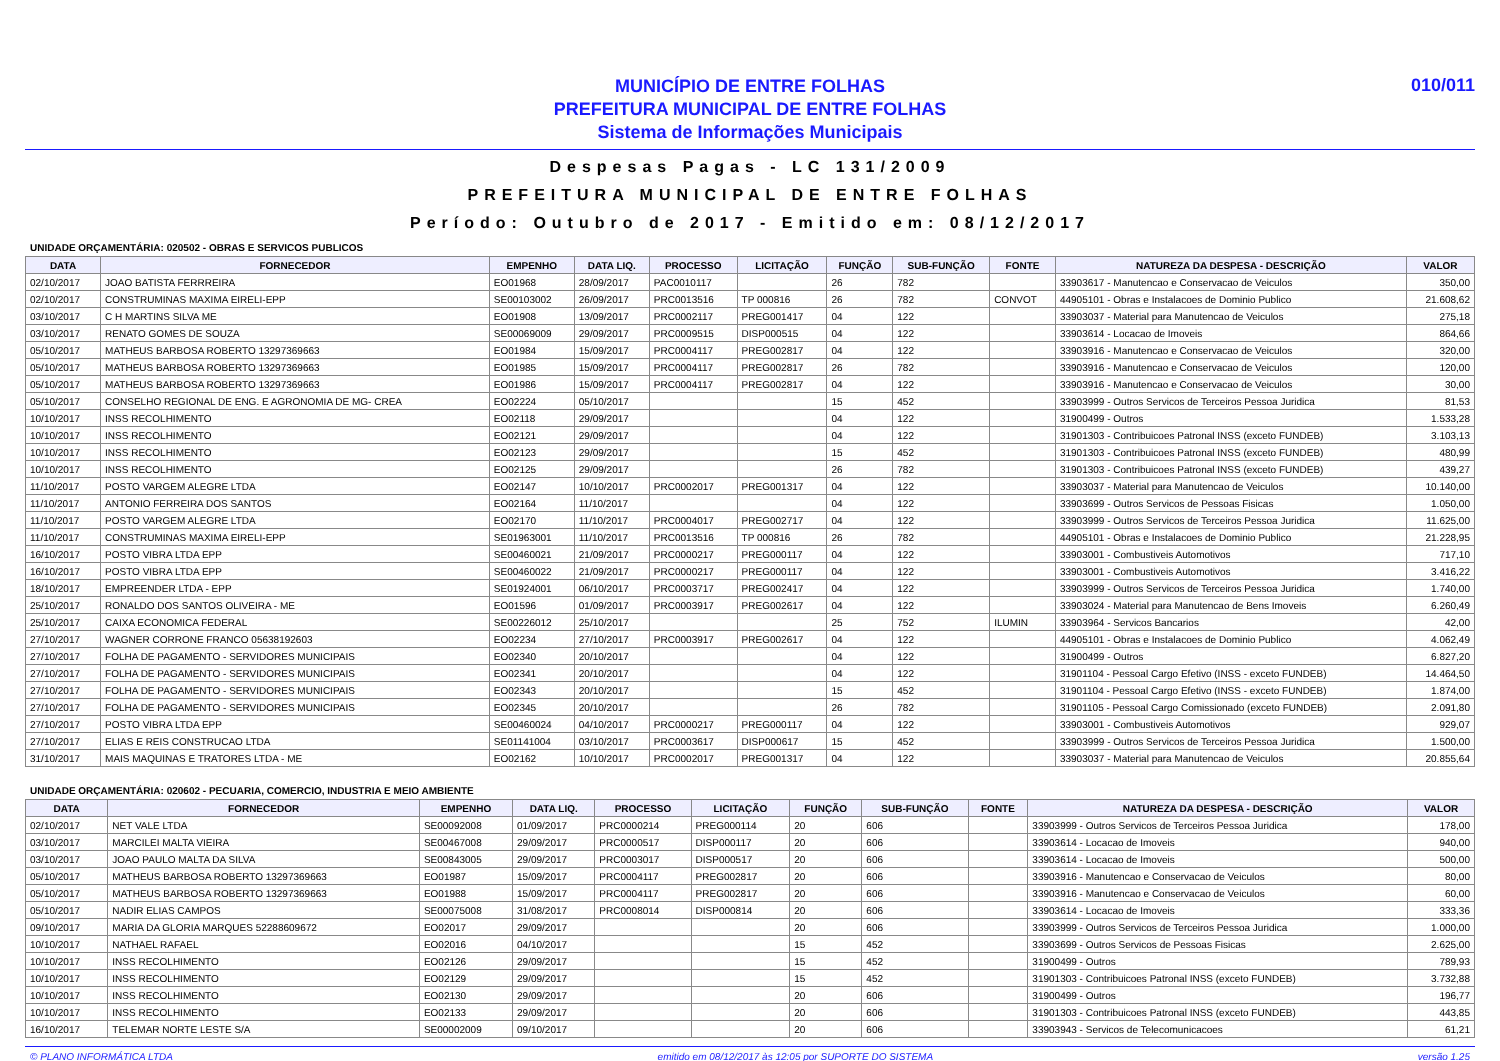MUNICÍPIO DE ENTRE FOLHAS
PREFEITURA MUNICIPAL DE ENTRE FOLHAS
Sistema de Informações Municipais
010/011
Despesas Pagas - LC 131/2009
PREFEITURA MUNICIPAL DE ENTRE FOLHAS
Período: Outubro de 2017 - Emitido em: 08/12/2017
UNIDADE ORÇAMENTÁRIA: 020502 - OBRAS E SERVICOS PUBLICOS
| DATA | FORNECEDOR | EMPENHO | DATA LIQ. | PROCESSO | LICITAÇÃO | FUNÇÃO | SUB-FUNÇÃO | FONTE | NATUREZA DA DESPESA - DESCRIÇÃO | VALOR |
| --- | --- | --- | --- | --- | --- | --- | --- | --- | --- | --- |
| 02/10/2017 | JOAO BATISTA FERRREIRA | EO01968 | 28/09/2017 | PAC0010117 | | 26 | 782 | | 33903617 - Manutencao e Conservacao de Veiculos | 350,00 |
| 02/10/2017 | CONSTRUMINAS MAXIMA EIRELI-EPP | SE00103002 | 26/09/2017 | PRC0013516 | TP 000816 | 26 | 782 | CONVOT | 44905101 - Obras e Instalacoes de Dominio Publico | 21.608,62 |
| 03/10/2017 | C H MARTINS SILVA ME | EO01908 | 13/09/2017 | PRC0002117 | PREG001417 | 04 | 122 | | 33903037 - Material para Manutencao de Veiculos | 275,18 |
| 03/10/2017 | RENATO GOMES DE SOUZA | SE00069009 | 29/09/2017 | PRC0009515 | DISP000515 | 04 | 122 | | 33903614 - Locacao de Imoveis | 864,66 |
| 05/10/2017 | MATHEUS BARBOSA ROBERTO 13297369663 | EO01984 | 15/09/2017 | PRC0004117 | PREG002817 | 04 | 122 | | 33903916 - Manutencao e Conservacao de Veiculos | 320,00 |
| 05/10/2017 | MATHEUS BARBOSA ROBERTO 13297369663 | EO01985 | 15/09/2017 | PRC0004117 | PREG002817 | 26 | 782 | | 33903916 - Manutencao e Conservacao de Veiculos | 120,00 |
| 05/10/2017 | MATHEUS BARBOSA ROBERTO 13297369663 | EO01986 | 15/09/2017 | PRC0004117 | PREG002817 | 04 | 122 | | 33903916 - Manutencao e Conservacao de Veiculos | 30,00 |
| 05/10/2017 | CONSELHO REGIONAL DE ENG. E AGRONOMIA DE MG- CREA | EO02224 | 05/10/2017 | | | 15 | 452 | | 33903999 - Outros Servicos de Terceiros Pessoa Juridica | 81,53 |
| 10/10/2017 | INSS RECOLHIMENTO | EO02118 | 29/09/2017 | | | 04 | 122 | | 31900499 - Outros | 1.533,28 |
| 10/10/2017 | INSS RECOLHIMENTO | EO02121 | 29/09/2017 | | | 04 | 122 | | 31901303 - Contribuicoes Patronal INSS (exceto FUNDEB) | 3.103,13 |
| 10/10/2017 | INSS RECOLHIMENTO | EO02123 | 29/09/2017 | | | 15 | 452 | | 31901303 - Contribuicoes Patronal INSS (exceto FUNDEB) | 480,99 |
| 10/10/2017 | INSS RECOLHIMENTO | EO02125 | 29/09/2017 | | | 26 | 782 | | 31901303 - Contribuicoes Patronal INSS (exceto FUNDEB) | 439,27 |
| 11/10/2017 | POSTO VARGEM ALEGRE LTDA | EO02147 | 10/10/2017 | PRC0002017 | PREG001317 | 04 | 122 | | 33903037 - Material para Manutencao de Veiculos | 10.140,00 |
| 11/10/2017 | ANTONIO FERREIRA DOS SANTOS | EO02164 | 11/10/2017 | | | 04 | 122 | | 33903699 - Outros Servicos de Pessoas Fisicas | 1.050,00 |
| 11/10/2017 | POSTO VARGEM ALEGRE LTDA | EO02170 | 11/10/2017 | PRC0004017 | PREG002717 | 04 | 122 | | 33903999 - Outros Servicos de Terceiros Pessoa Juridica | 11.625,00 |
| 11/10/2017 | CONSTRUMINAS MAXIMA EIRELI-EPP | SE01963001 | 11/10/2017 | PRC0013516 | TP 000816 | 26 | 782 | | 44905101 - Obras e Instalacoes de Dominio Publico | 21.228,95 |
| 16/10/2017 | POSTO VIBRA LTDA EPP | SE00460021 | 21/09/2017 | PRC0000217 | PREG000117 | 04 | 122 | | 33903001 - Combustiveis Automotivos | 717,10 |
| 16/10/2017 | POSTO VIBRA LTDA EPP | SE00460022 | 21/09/2017 | PRC0000217 | PREG000117 | 04 | 122 | | 33903001 - Combustiveis Automotivos | 3.416,22 |
| 18/10/2017 | EMPREENDER LTDA - EPP | SE01924001 | 06/10/2017 | PRC0003717 | PREG002417 | 04 | 122 | | 33903999 - Outros Servicos de Terceiros Pessoa Juridica | 1.740,00 |
| 25/10/2017 | RONALDO DOS SANTOS OLIVEIRA - ME | EO01596 | 01/09/2017 | PRC0003917 | PREG002617 | 04 | 122 | | 33903024 - Material para Manutencao de Bens Imoveis | 6.260,49 |
| 25/10/2017 | CAIXA ECONOMICA FEDERAL | SE00226012 | 25/10/2017 | | | 25 | 752 | ILUMIN | 33903964 - Servicos Bancarios | 42,00 |
| 27/10/2017 | WAGNER CORRONE FRANCO 05638192603 | EO02234 | 27/10/2017 | PRC0003917 | PREG002617 | 04 | 122 | | 44905101 - Obras e Instalacoes de Dominio Publico | 4.062,49 |
| 27/10/2017 | FOLHA DE PAGAMENTO - SERVIDORES MUNICIPAIS | EO02340 | 20/10/2017 | | | 04 | 122 | | 31900499 - Outros | 6.827,20 |
| 27/10/2017 | FOLHA DE PAGAMENTO - SERVIDORES MUNICIPAIS | EO02341 | 20/10/2017 | | | 04 | 122 | | 31901104 - Pessoal Cargo Efetivo (INSS - exceto FUNDEB) | 14.464,50 |
| 27/10/2017 | FOLHA DE PAGAMENTO - SERVIDORES MUNICIPAIS | EO02343 | 20/10/2017 | | | 15 | 452 | | 31901104 - Pessoal Cargo Efetivo (INSS - exceto FUNDEB) | 1.874,00 |
| 27/10/2017 | FOLHA DE PAGAMENTO - SERVIDORES MUNICIPAIS | EO02345 | 20/10/2017 | | | 26 | 782 | | 31901105 - Pessoal Cargo Comissionado (exceto FUNDEB) | 2.091,80 |
| 27/10/2017 | POSTO VIBRA LTDA EPP | SE00460024 | 04/10/2017 | PRC0000217 | PREG000117 | 04 | 122 | | 33903001 - Combustiveis Automotivos | 929,07 |
| 27/10/2017 | ELIAS E REIS CONSTRUCAO LTDA | SE01141004 | 03/10/2017 | PRC0003617 | DISP000617 | 15 | 452 | | 33903999 - Outros Servicos de Terceiros Pessoa Juridica | 1.500,00 |
| 31/10/2017 | MAIS MAQUINAS E TRATORES LTDA - ME | EO02162 | 10/10/2017 | PRC0002017 | PREG001317 | 04 | 122 | | 33903037 - Material para Manutencao de Veiculos | 20.855,64 |
UNIDADE ORÇAMENTÁRIA: 020602 - PECUARIA, COMERCIO, INDUSTRIA E MEIO AMBIENTE
| DATA | FORNECEDOR | EMPENHO | DATA LIQ. | PROCESSO | LICITAÇÃO | FUNÇÃO | SUB-FUNÇÃO | FONTE | NATUREZA DA DESPESA - DESCRIÇÃO | VALOR |
| --- | --- | --- | --- | --- | --- | --- | --- | --- | --- | --- |
| 02/10/2017 | NET VALE LTDA | SE00092008 | 01/09/2017 | PRC0000214 | PREG000114 | 20 | 606 | | 33903999 - Outros Servicos de Terceiros Pessoa Juridica | 178,00 |
| 03/10/2017 | MARCILEI MALTA VIEIRA | SE00467008 | 29/09/2017 | PRC0000517 | DISP000117 | 20 | 606 | | 33903614 - Locacao de Imoveis | 940,00 |
| 03/10/2017 | JOAO PAULO MALTA DA SILVA | SE00843005 | 29/09/2017 | PRC0003017 | DISP000517 | 20 | 606 | | 33903614 - Locacao de Imoveis | 500,00 |
| 05/10/2017 | MATHEUS BARBOSA ROBERTO 13297369663 | EO01987 | 15/09/2017 | PRC0004117 | PREG002817 | 20 | 606 | | 33903916 - Manutencao e Conservacao de Veiculos | 80,00 |
| 05/10/2017 | MATHEUS BARBOSA ROBERTO 13297369663 | EO01988 | 15/09/2017 | PRC0004117 | PREG002817 | 20 | 606 | | 33903916 - Manutencao e Conservacao de Veiculos | 60,00 |
| 05/10/2017 | NADIR ELIAS CAMPOS | SE00075008 | 31/08/2017 | PRC0008014 | DISP000814 | 20 | 606 | | 33903614 - Locacao de Imoveis | 333,36 |
| 09/10/2017 | MARIA DA GLORIA MARQUES 52288609672 | EO02017 | 29/09/2017 | | | 20 | 606 | | 33903999 - Outros Servicos de Terceiros Pessoa Juridica | 1.000,00 |
| 10/10/2017 | NATHAEL RAFAEL | EO02016 | 04/10/2017 | | | 15 | 452 | | 33903699 - Outros Servicos de Pessoas Fisicas | 2.625,00 |
| 10/10/2017 | INSS RECOLHIMENTO | EO02126 | 29/09/2017 | | | 15 | 452 | | 31900499 - Outros | 789,93 |
| 10/10/2017 | INSS RECOLHIMENTO | EO02129 | 29/09/2017 | | | 15 | 452 | | 31901303 - Contribuicoes Patronal INSS (exceto FUNDEB) | 3.732,88 |
| 10/10/2017 | INSS RECOLHIMENTO | EO02130 | 29/09/2017 | | | 20 | 606 | | 31900499 - Outros | 196,77 |
| 10/10/2017 | INSS RECOLHIMENTO | EO02133 | 29/09/2017 | | | 20 | 606 | | 31901303 - Contribuicoes Patronal INSS (exceto FUNDEB) | 443,85 |
| 16/10/2017 | TELEMAR NORTE LESTE S/A | SE00002009 | 09/10/2017 | | | 20 | 606 | | 33903943 - Servicos de Telecomunicacoes | 61,21 |
© PLANO INFORMÁTICA LTDA emitido em 08/12/2017 às 12:05 por SUPORTE DO SISTEMA versão 1.25